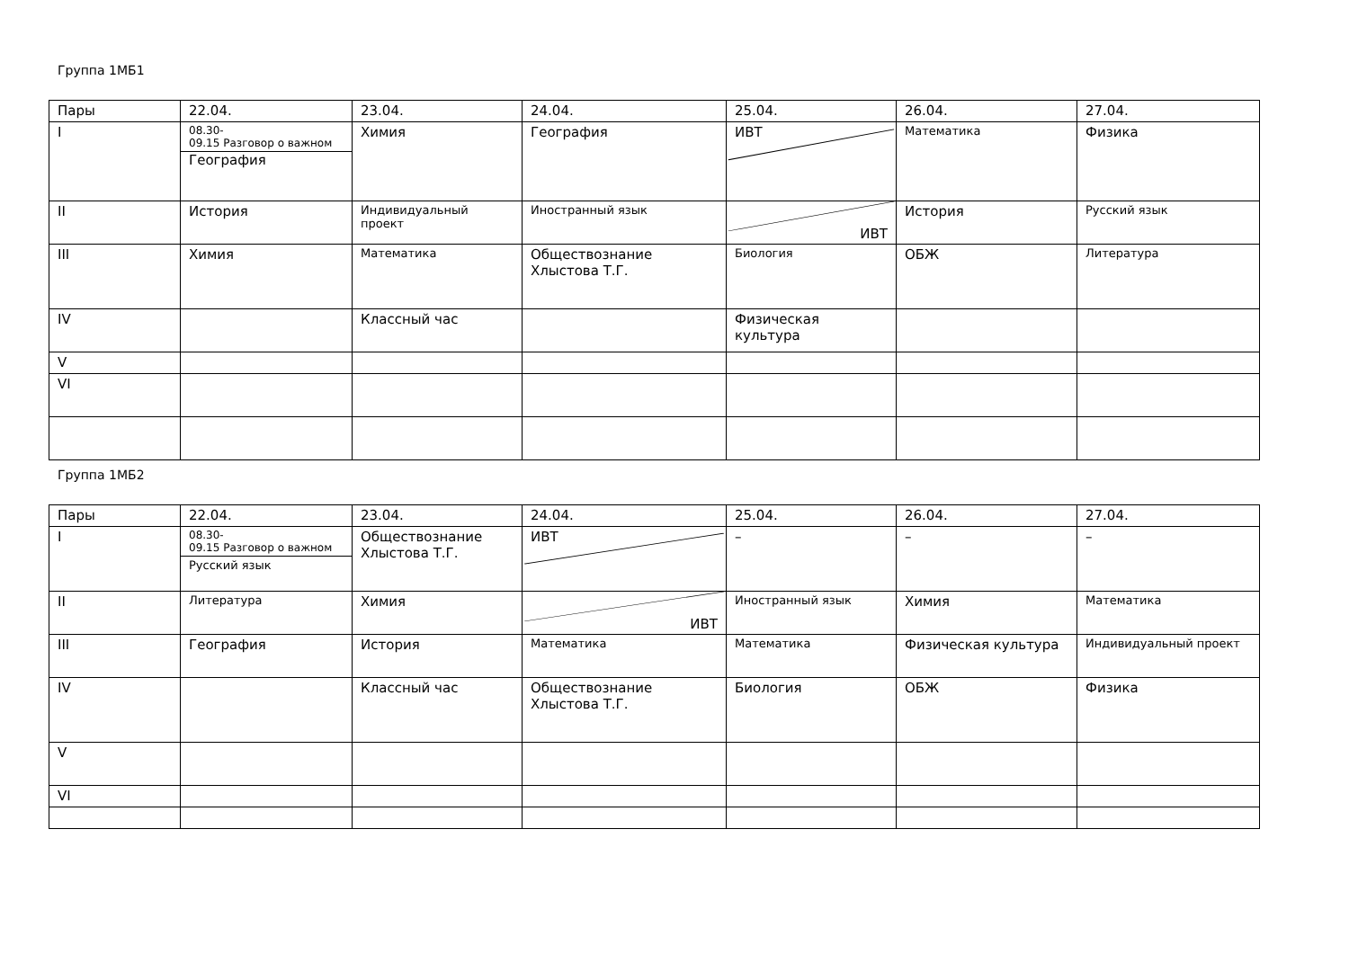Группа 1МБ1
| Пары | 22.04. | 23.04. | 24.04. | 25.04. | 26.04. | 27.04. |
| I | 08.30- 09.15 Разговор о важном География | Химия | География | ИВТ | Математика | Физика |
| II | История | Индивидуальный проект | Иностранный язык | ИВТ | История | Русский язык |
| III | Химия | Математика | Обществознание Хлыстова Т.Г. | Биология | ОБЖ | Литература |
| IV | | Классный час | | Физическая культура | | |
| V | | | | | | |
| VI | | | | | | |
Группа 1МБ2
| Пары | 22.04. | 23.04. | 24.04. | 25.04. | 26.04. | 27.04. |
| I | 08.30- 09.15 Разговор о важном Русский язык | Обществознание Хлыстова Т.Г. | ИВТ | – | – | – |
| II | Литература | Химия | ИВТ | Иностранный язык | Химия | Математика |
| III | География | История | Математика | Математика | Физическая культура | Индивидуальный проект |
| IV | | Классный час | Обществознание Хлыстова Т.Г. | Биология | ОБЖ | Физика |
| V | | | | | | |
| VI | | | | | | |